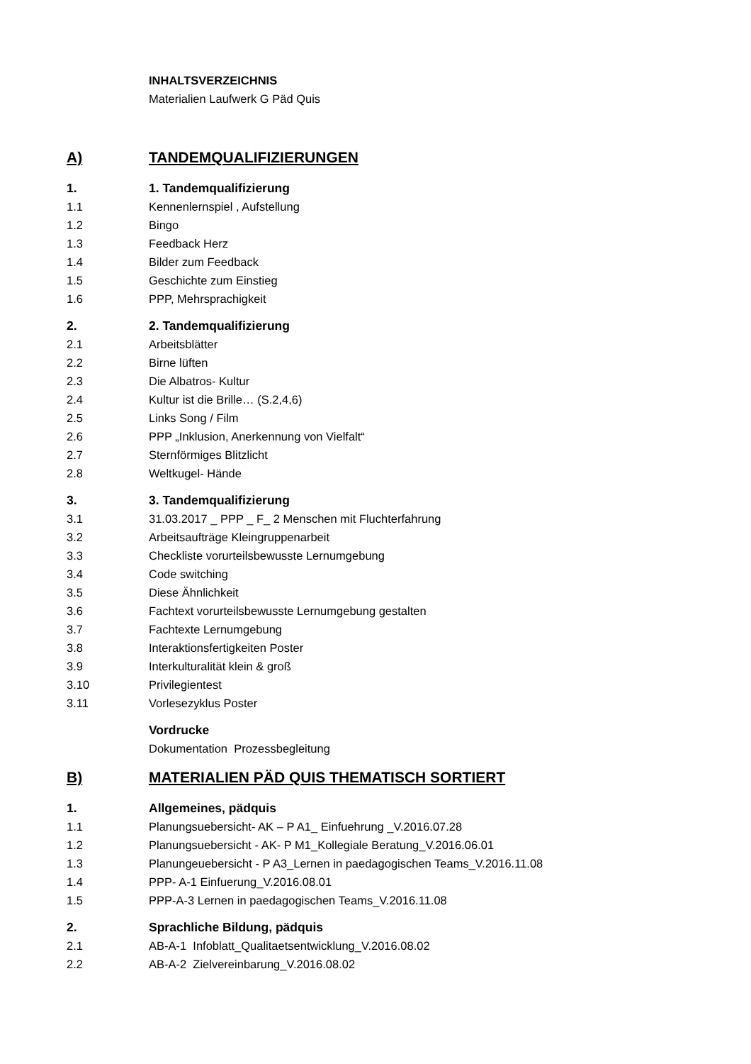INHALTSVERZEICHNIS
Materialien Laufwerk G Päd Quis
A) TANDEMQUALIFIZIERUNGEN
1. 1. Tandemqualifizierung
1.1 Kennenlernspiel , Aufstellung
1.2 Bingo
1.3 Feedback Herz
1.4 Bilder zum Feedback
1.5 Geschichte zum Einstieg
1.6 PPP, Mehrsprachigkeit
2. 2. Tandemqualifizierung
2.1 Arbeitsblätter
2.2 Birne lüften
2.3 Die Albatros- Kultur
2.4 Kultur ist die Brille… (S.2,4,6)
2.5 Links Song / Film
2.6 PPP „Inklusion, Anerkennung von Vielfalt“
2.7 Sternförmiges Blitzlicht
2.8 Weltkugel- Hände
3. 3. Tandemqualifizierung
3.1 31.03.2017 _ PPP _ F_ 2 Menschen mit Fluchterfahrung
3.2 Arbeitsaufträge Kleingruppenarbeit
3.3 Checkliste vorurteilsbewusste Lernumgebung
3.4 Code switching
3.5 Diese Ähnlichkeit
3.6 Fachtext vorurteilsbewusste Lernumgebung gestalten
3.7 Fachtexte Lernumgebung
3.8 Interaktionsfertigkeiten Poster
3.9 Interkulturalität klein & groß
3.10 Privilegientest
3.11 Vorlesezyklus Poster
Vordrucke
Dokumentation Prozessbegleitung
B) MATERIALIEN PÄD QUIS THEMATISCH SORTIERT
1. Allgemeines, pädquis
1.1 Planungsuebersicht- AK – P A1_ Einfuehrung _V.2016.07.28
1.2 Planungsuebersicht - AK- P M1_Kollegiale Beratung_V.2016.06.01
1.3 Planungeuebersicht - P A3_Lernen in paedagogischen Teams_V.2016.11.08
1.4 PPP- A-1 Einfuerung_V.2016.08.01
1.5 PPP-A-3 Lernen in paedagogischen Teams_V.2016.11.08
2. Sprachliche Bildung, pädquis
2.1 AB-A-1 Infoblatt_Qualitaetsentwicklung_V.2016.08.02
2.2 AB-A-2 Zielvereinbarung_V.2016.08.02